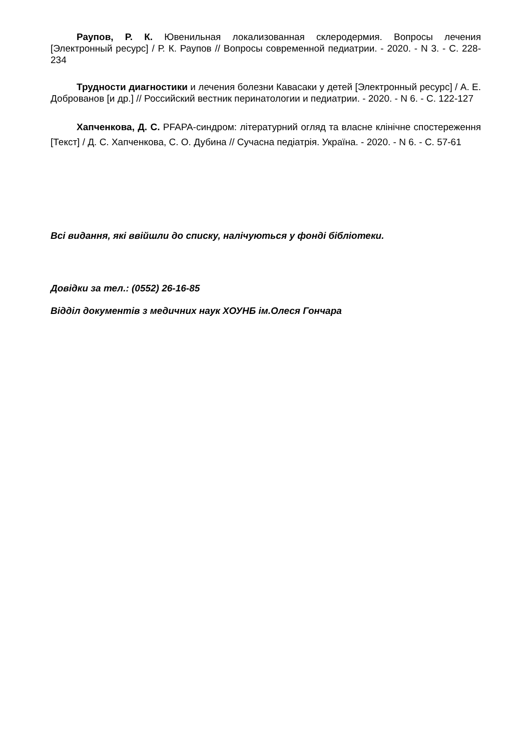Раупов, Р. К. Ювенильная локализованная склеродермия. Вопросы лечения [Электронный ресурс] / Р. К. Раупов // Вопросы современной педиатрии. - 2020. - N 3. - С. 228-234
Трудности диагностики и лечения болезни Кавасаки у детей [Электронный ресурс] / А. Е. Доброванов [и др.] // Российский вестник перинатологии и педиатрии. - 2020. - N 6. - С. 122-127
Хапченкова, Д. С. PFAPA-синдром: літературний огляд та власне клінічне спостереження [Текст] / Д. С. Хапченкова, С. О. Дубина // Сучасна педіатрія. Україна. - 2020. - N 6. - С. 57-61
Всі видання, які ввійшли до списку, налічуються у фонді бібліотеки.
Довідки за тел.: (0552) 26-16-85
Відділ документів з медичних наук ХОУНБ ім.Олеся Гончара